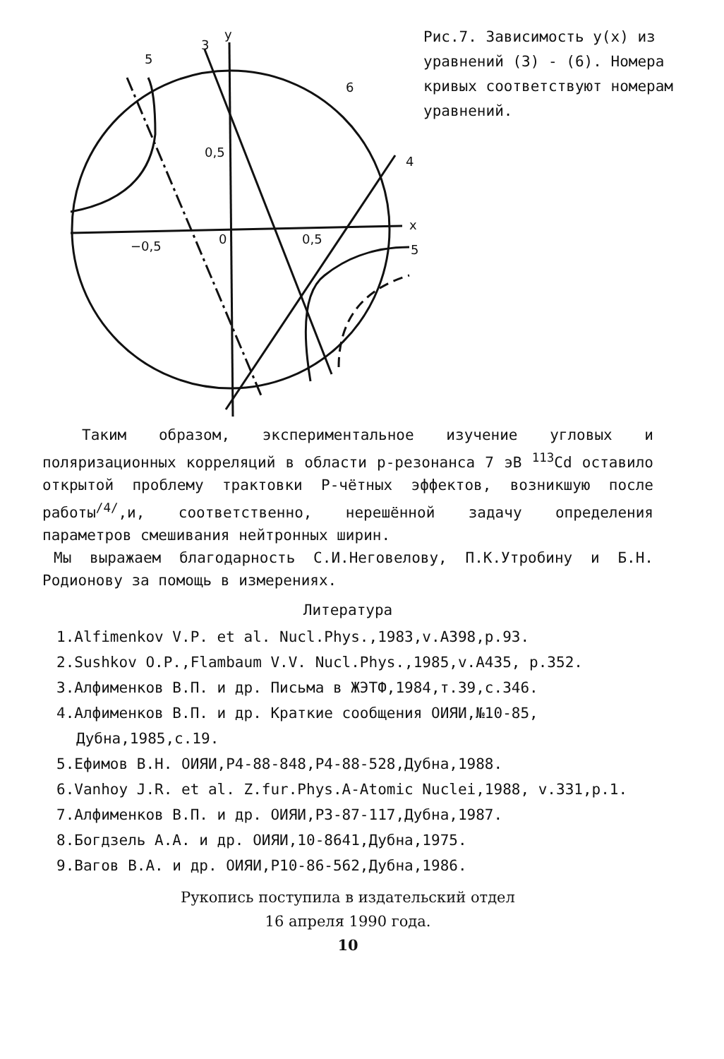5
3
y
6
0,5
4
x
−0,5
0
0,5
5
Рис.7. Зависимость y(x) из уравнений (3) - (6). Номера кривых соответст­вуют номерам уравнений.
Таким образом, экспериментальное изучение угловых и поляризационных корреляций в области р-резонанса 7 эВ <sup>113</sup>Cd оставило открытой проблему трактовки Р-чётных эффектов, возникшую после работы<sup>/4/</sup>,и, соответственно, нерешённой задачу определения параметров смешивания нейтронных ширин.
Мы выражаем благодарность С.И.Неговелову, П.К.Утробину и Б.Н. Родионову за помощь в измерениях.
Литература
1.Alfimenkov V.P. et al. Nucl.Phys.,1983,v.A398,p.93.
2.Sushkov O.P.,Flambaum V.V. Nucl.Phys.,1985,v.A435, p.352.
3.Алфименков В.П. и др. Письма в ЖЭТФ,1984,т.39,с.346.
4.Алфименков В.П. и др. Краткие сообщения ОИЯИ,№10-85, Дубна,1985,с.19.
5.Ефимов В.Н. ОИЯИ,Р4-88-848,Р4-88-528,Дубна,1988.
6.Vanhoy J.R. et al. Z.fur.Phys.A-Atomic Nuclei,1988, v.331,p.1.
7.Алфименков В.П. и др. ОИЯИ,Р3-87-117,Дубна,1987.
8.Богдзель А.А. и др. ОИЯИ,10-8641,Дубна,1975.
9.Вагов В.А. и др. ОИЯИ,Р10-86-562,Дубна,1986.
Рукопись поступила в издательский отдел
16 апреля 1990 года.
10